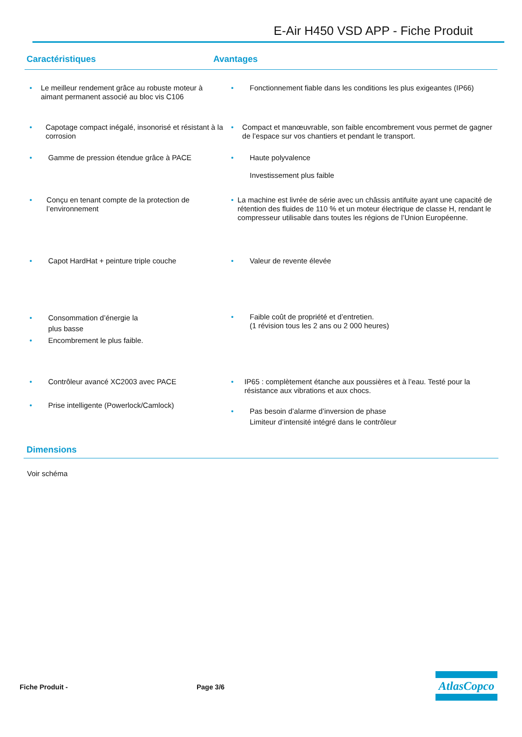E-Air H450 VSD APP - Fiche Produit
Caractéristiques Avantages
• Le meilleur rendement grâce au robuste moteur à aimant permanent associé au bloc vis C106
• Fonctionnement fiable dans les conditions les plus exigeantes (IP66)
• Capotage compact inégalé, insonorisé et résistant à la corrosion
• Compact et manœuvrable, son faible encombrement vous permet de gagner de l’espace sur vos chantiers et pendant le transport.
• Gamme de pression étendue grâce à PACE • Haute polyvalence
Investissement plus faible
• Conçu en tenant compte de la protection de l’environnement
• La machine est livrée de série avec un châssis antifuite ayant une capacité de rétention des fluides de 110 % et un moteur électrique de classe H, rendant le compresseur utilisable dans toutes les régions de l’Union Européenne.
• Capot HardHat + peinture triple couche • Valeur de revente élevée
• Consommation d’énergie la
plus basse
• Encombrement le plus faible.
• Faible coût de propriété et d’entretien.
(1 révision tous les 2 ans ou 2 000 heures)
• Contrôleur avancé XC2003 avec PACE
• Prise intelligente (Powerlock/Camlock)
• IP65 : complètement étanche aux poussières et à l’eau. Testé pour la résistance aux vibrations et aux chocs.
• Pas besoin d’alarme d’inversion de phase
Limiteur d’intensité intégré dans le contrôleur
Dimensions
Voir schéma
Fiche Produit - Page 3/6
AtlasCopco